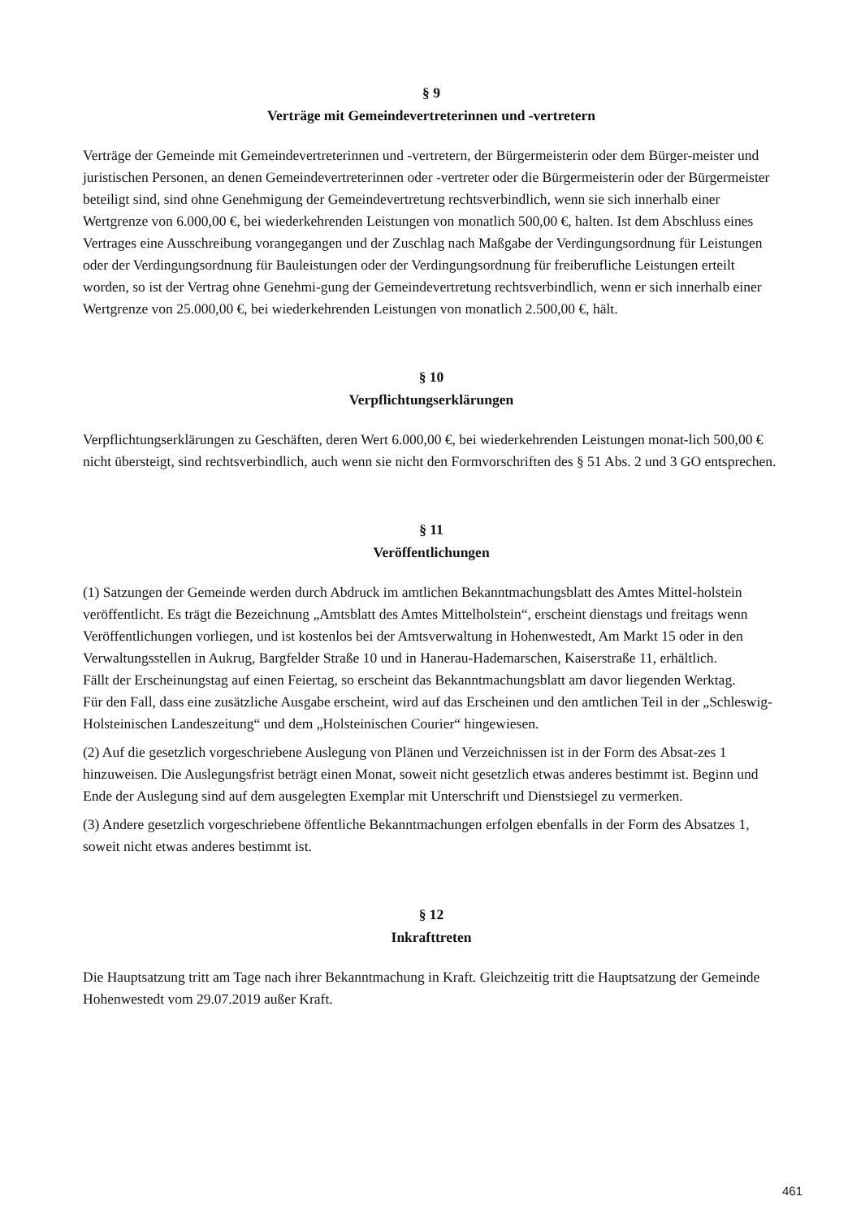§ 9
Verträge mit Gemeindevertreterinnen und -vertretern
Verträge der Gemeinde mit Gemeindevertreterinnen und -vertretern, der Bürgermeisterin oder dem Bürger-meister und juristischen Personen, an denen Gemeindevertreterinnen oder -vertreter oder die Bürgermeisterin oder der Bürgermeister beteiligt sind, sind ohne Genehmigung der Gemeindevertretung rechtsverbindlich, wenn sie sich innerhalb einer Wertgrenze von 6.000,00 €, bei wiederkehrenden Leistungen von monatlich 500,00 €, halten. Ist dem Abschluss eines Vertrages eine Ausschreibung vorangegangen und der Zuschlag nach Maßgabe der Verdingungsordnung für Leistungen oder der Verdingungsordnung für Bauleistungen oder der Verdingungsordnung für freiberufliche Leistungen erteilt worden, so ist der Vertrag ohne Genehmi-gung der Gemeindevertretung rechtsverbindlich, wenn er sich innerhalb einer Wertgrenze von 25.000,00 €, bei wiederkehrenden Leistungen von monatlich 2.500,00 €, hält.
§ 10
Verpflichtungserklärungen
Verpflichtungserklärungen zu Geschäften, deren Wert 6.000,00 €, bei wiederkehrenden Leistungen monat-lich 500,00 € nicht übersteigt, sind rechtsverbindlich, auch wenn sie nicht den Formvorschriften des § 51 Abs. 2 und 3 GO entsprechen.
§ 11
Veröffentlichungen
(1) Satzungen der Gemeinde werden durch Abdruck im amtlichen Bekanntmachungsblatt des Amtes Mittel-holstein veröffentlicht. Es trägt die Bezeichnung „Amtsblatt des Amtes Mittelholstein“, erscheint dienstags und freitags wenn Veröffentlichungen vorliegen, und ist kostenlos bei der Amtsverwaltung in Hohenwestedt, Am Markt 15 oder in den Verwaltungsstellen in Aukrug, Bargfelder Straße 10 und in Hanerau-Hademarschen, Kaiserstraße 11, erhältlich.
Fällt der Erscheinungstag auf einen Feiertag, so erscheint das Bekanntmachungsblatt am davor liegenden Werktag.
Für den Fall, dass eine zusätzliche Ausgabe erscheint, wird auf das Erscheinen und den amtlichen Teil in der „Schleswig-Holsteinischen Landeszeitung“ und dem „Holsteinischen Courier“ hingewiesen.
(2) Auf die gesetzlich vorgeschriebene Auslegung von Plänen und Verzeichnissen ist in der Form des Absat-zes 1 hinzuweisen. Die Auslegungsfrist beträgt einen Monat, soweit nicht gesetzlich etwas anderes bestimmt ist. Beginn und Ende der Auslegung sind auf dem ausgelegten Exemplar mit Unterschrift und Dienstsiegel zu vermerken.
(3) Andere gesetzlich vorgeschriebene öffentliche Bekanntmachungen erfolgen ebenfalls in der Form des Absatzes 1, soweit nicht etwas anderes bestimmt ist.
§ 12
Inkrafttreten
Die Hauptsatzung tritt am Tage nach ihrer Bekanntmachung in Kraft. Gleichzeitig tritt die Hauptsatzung der Gemeinde Hohenwestedt vom 29.07.2019 außer Kraft.
461